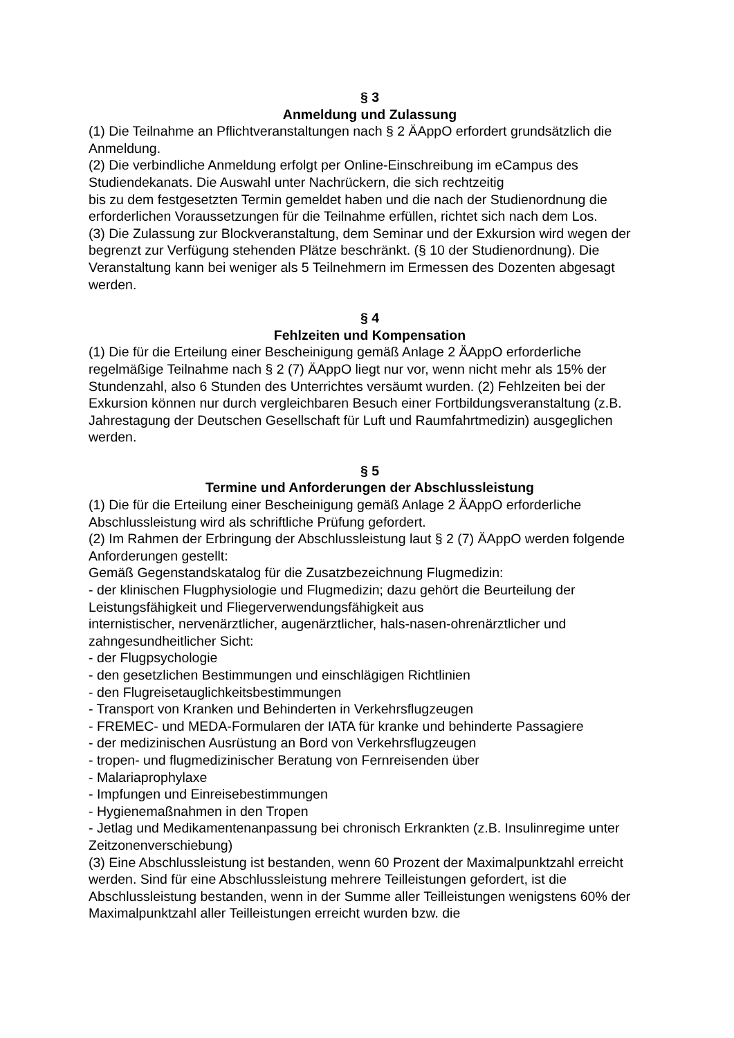§ 3
Anmeldung und Zulassung
(1) Die Teilnahme an Pflichtveranstaltungen nach § 2 ÄAppO erfordert grundsätzlich die Anmeldung.
(2) Die verbindliche Anmeldung erfolgt per Online-Einschreibung im eCampus des Studiendekanats. Die Auswahl unter Nachrückern, die sich rechtzeitig
bis zu dem festgesetzten Termin gemeldet haben und die nach der Studienordnung die erforderlichen Voraussetzungen für die Teilnahme erfüllen, richtet sich nach dem Los.
(3) Die Zulassung zur Blockveranstaltung, dem Seminar und der Exkursion wird wegen der begrenzt zur Verfügung stehenden Plätze beschränkt. (§ 10 der Studienordnung). Die Veranstaltung kann bei weniger als 5 Teilnehmern im Ermessen des Dozenten abgesagt werden.
§ 4
Fehlzeiten und Kompensation
(1) Die für die Erteilung einer Bescheinigung gemäß Anlage 2 ÄAppO erforderliche regelmäßige Teilnahme nach § 2 (7) ÄAppO liegt nur vor, wenn nicht mehr als 15% der Stundenzahl, also 6 Stunden des Unterrichtes versäumt wurden. (2) Fehlzeiten bei der Exkursion können nur durch vergleichbaren Besuch einer Fortbildungsveranstaltung (z.B. Jahrestagung der Deutschen Gesellschaft für Luft und Raumfahrtmedizin) ausgeglichen werden.
§ 5
Termine und Anforderungen der Abschlussleistung
(1) Die für die Erteilung einer Bescheinigung gemäß Anlage 2 ÄAppO erforderliche Abschlussleistung wird als schriftliche Prüfung gefordert.
(2) Im Rahmen der Erbringung der Abschlussleistung laut § 2 (7) ÄAppO werden folgende Anforderungen gestellt:
Gemäß Gegenstandskatalog für die Zusatzbezeichnung Flugmedizin:
- der klinischen Flugphysiologie und Flugmedizin; dazu gehört die Beurteilung der Leistungsfähigkeit und Fliegerverwendungsfähigkeit aus
internistischer, nervenärztlicher, augenärztlicher, hals-nasen-ohrenärztlicher und zahngesundheitlicher Sicht:
- der Flugpsychologie
- den gesetzlichen Bestimmungen und einschlägigen Richtlinien
- den Flugreisetauglichkeitsbestimmungen
- Transport von Kranken und Behinderten in Verkehrsflugzeugen
- FREMEC- und MEDA-Formularen der IATA für kranke und behinderte Passagiere
- der medizinischen Ausrüstung an Bord von Verkehrsflugzeugen
- tropen- und flugmedizinischer Beratung von Fernreisenden über
- Malariaprophylaxe
- Impfungen und Einreisebestimmungen
- Hygienemaßnahmen in den Tropen
- Jetlag und Medikamentenanpassung bei chronisch Erkrankten (z.B. Insulinregime unter Zeitzonenverschiebung)
(3) Eine Abschlussleistung ist bestanden, wenn 60 Prozent der Maximalpunktzahl erreicht werden. Sind für eine Abschlussleistung mehrere Teilleistungen gefordert, ist die Abschlussleistung bestanden, wenn in der Summe aller Teilleistungen wenigstens 60% der Maximalpunktzahl aller Teilleistungen erreicht wurden bzw. die